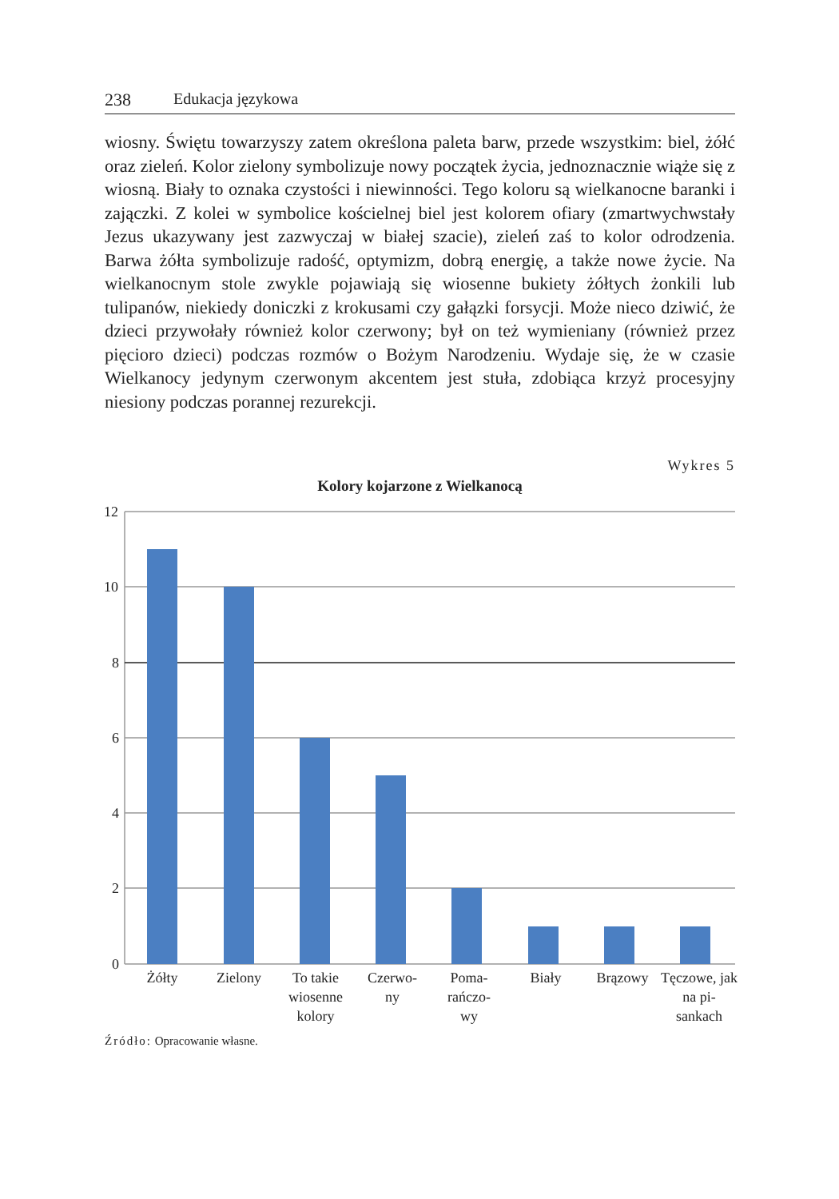238 Edukacja językowa
wiosny. Świętu towarzyszy zatem określona paleta barw, przede wszystkim: biel, żółć oraz zieleń. Kolor zielony symbolizuje nowy początek życia, jednoznacznie wiąże się z wiosną. Biały to oznaka czystości i niewinności. Tego koloru są wielkanocne baranki i zajączki. Z kolei w symbolice kościelnej biel jest kolorem ofiary (zmartwychwstały Jezus ukazywany jest zazwyczaj w białej szacie), zieleń zaś to kolor odrodzenia. Barwa żółta symbolizuje radość, optymizm, dobrą energię, a także nowe życie. Na wielkanocnym stole zwykle pojawiają się wiosenne bukiety żółtych żonkili lub tulipanów, niekiedy doniczki z krokusami czy gałązki forsycji. Może nieco dziwić, że dzieci przywołały również kolor czerwony; był on też wymieniany (również przez pięcioro dzieci) podczas rozmów o Bożym Narodzeniu. Wydaje się, że w czasie Wielkanocy jedynym czerwonym akcentem jest stuła, zdobiąca krzyż procesyjny niesiony podczas porannej rezurekcji.
Wykres 5
Kolory kojarzone z Wielkanocą
12
10
8
6
4
2
0
Żółty Zielony To takie wiosenne kolory
Czerwo-
ny
Poma-
rańczo-
wy
Biały Brązowy Tęczowe, jak na pi-
sankach
Źródło: Opracowanie własne.